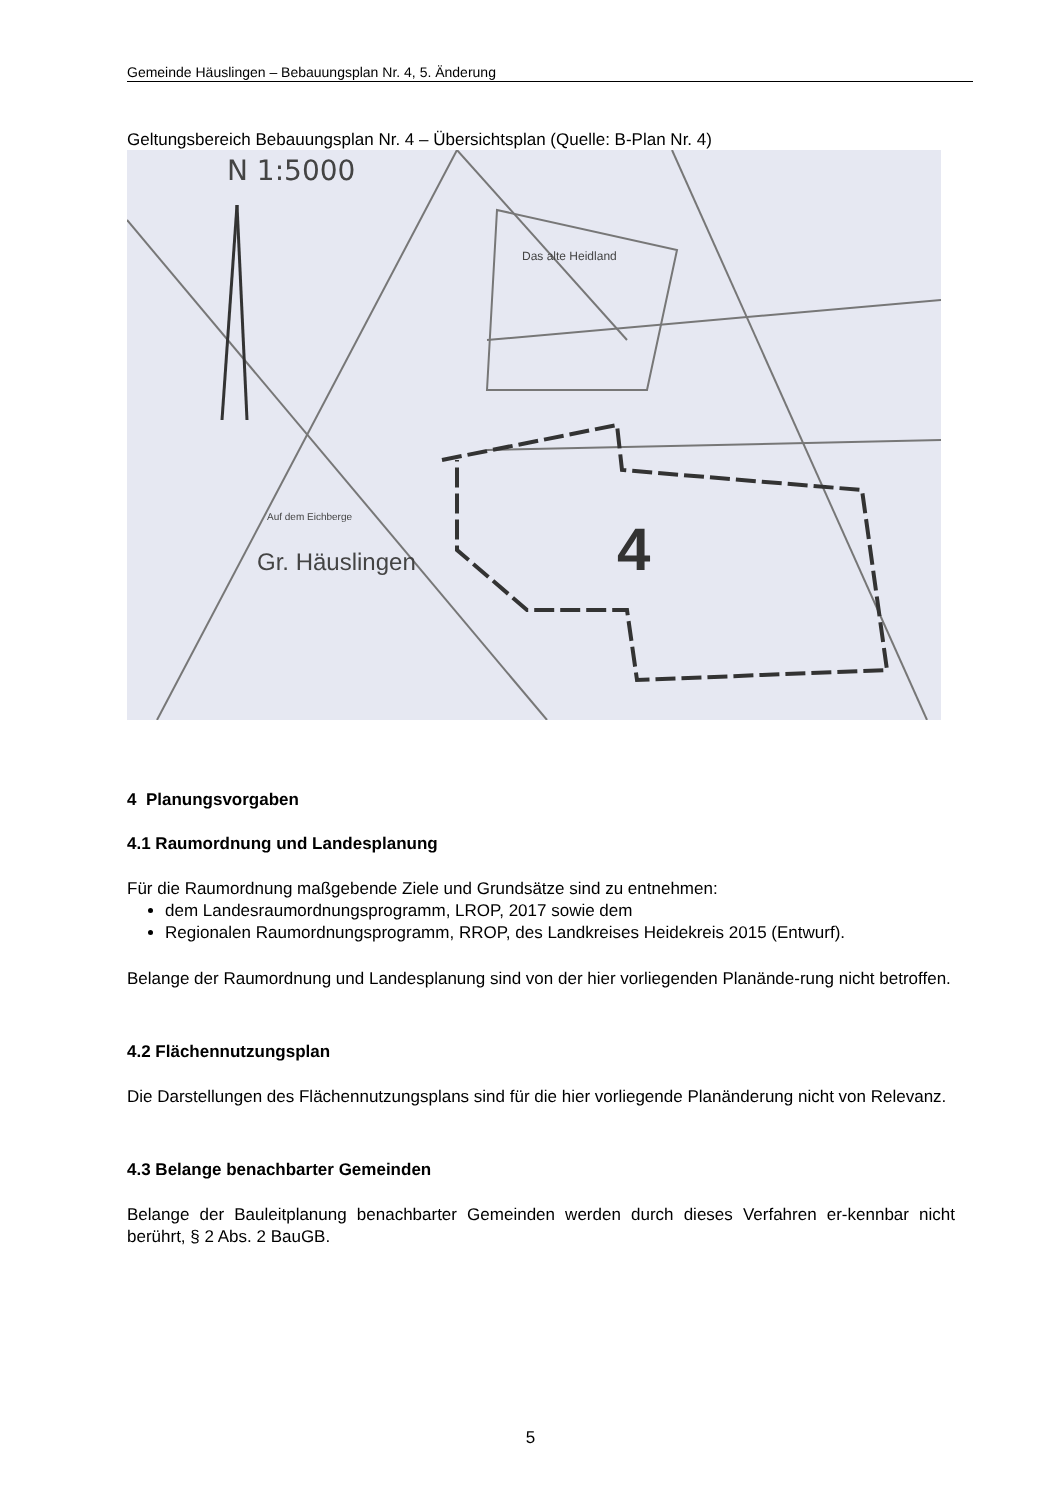Gemeinde Häuslingen – Bebauungsplan Nr. 4, 5. Änderung
Geltungsbereich Bebauungsplan Nr. 4 – Übersichtsplan (Quelle: B-Plan Nr. 4)
N 1:5000
Das alte Heidland
Auf dem Eichberge
Gr. Häuslingen
4
4 Planungsvorgaben
4.1 Raumordnung und Landesplanung
Für die Raumordnung maßgebende Ziele und Grundsätze sind zu entnehmen:
dem Landesraumordnungsprogramm, LROP, 2017 sowie dem
Regionalen Raumordnungsprogramm, RROP, des Landkreises Heidekreis 2015 (Entwurf).
Belange der Raumordnung und Landesplanung sind von der hier vorliegenden Planände-rung nicht betroffen.
4.2 Flächennutzungsplan
Die Darstellungen des Flächennutzungsplans sind für die hier vorliegende Planänderung nicht von Relevanz.
4.3 Belange benachbarter Gemeinden
Belange der Bauleitplanung benachbarter Gemeinden werden durch dieses Verfahren er-kennbar nicht berührt, § 2 Abs. 2 BauGB.
5